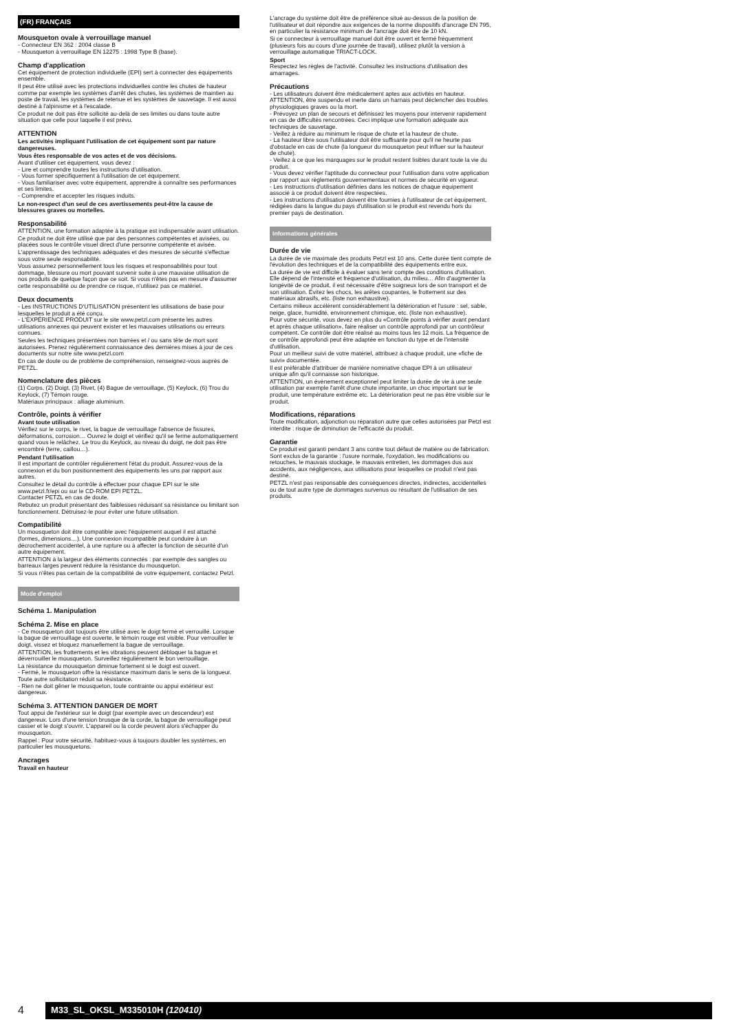(FR) FRANÇAIS
Mousqueton ovale à verrouillage manuel
- Connecteur EN 362 : 2004 classe B
- Mousqueton à verrouillage EN 12275 : 1998 Type B (base).
Champ d'application
Cet équipement de protection individuelle (EPI) sert à connecter des équipements ensemble.
Il peut être utilisé avec les protections individuelles contre les chutes de hauteur comme par exemple les systèmes d'arrêt des chutes, les systèmes de maintien au poste de travail, les systèmes de retenue et les systèmes de sauvetage. Il est aussi destiné à l'alpinisme et à l'escalade.
Ce produit ne doit pas être sollicité au-delà de ses limites ou dans toute autre situation que celle pour laquelle il est prévu.
ATTENTION
Les activités impliquant l'utilisation de cet équipement sont par nature dangereuses.
Vous êtes responsable de vos actes et de vos décisions.
Avant d'utiliser cet équipement, vous devez :
- Lire et comprendre toutes les instructions d'utilisation.
- Vous former spécifiquement à l'utilisation de cet équipement.
- Vous familiariser avec votre équipement, apprendre à connaître ses performances et ses limites.
- Comprendre et accepter les risques induits.
Le non-respect d'un seul de ces avertissements peut-être la cause de blessures graves ou mortelles.
Responsabilité
ATTENTION, une formation adaptée à la pratique est indispensable avant utilisation.
Ce produit ne doit être utilisé que par des personnes compétentes et avisées, ou placées sous le contrôle visuel direct d'une personne compétente et avisée.
L'apprentissage des techniques adéquates et des mesures de sécurité s'effectue sous votre seule responsabilité.
Vous assumez personnellement tous les risques et responsabilités pour tout dommage, blessure ou mort pouvant survenir suite à une mauvaise utilisation de nos produits de quelque façon que ce soit. Si vous n'êtes pas en mesure d'assumer cette responsabilité ou de prendre ce risque, n'utilisez pas ce matériel.
Deux documents
- Les INSTRUCTIONS D'UTILISATION présentent les utilisations de base pour lesquelles le produit a été conçu.
- L'EXPÉRIENCE PRODUIT sur le site www.petzl.com présente les autres utilisations annexes qui peuvent exister et les mauvaises utilisations ou erreurs connues.
Seules les techniques présentées non barrées et / ou sans tête de mort sont autorisées. Prenez régulièrement connaissance des dernières mises à jour de ces documents sur notre site www.petzl.com
En cas de doute ou de problème de compréhension, renseignez-vous auprès de PETZL.
Nomenclature des pièces
(1) Corps, (2) Doigt, (3) Rivet, (4) Bague de verrouillage, (5) Keylock, (6) Trou du Keylock, (7) Témoin rouge.
Matériaux principaux : alliage aluminium.
Contrôle, points à vérifier
Avant toute utilisation
Vérifiez sur le corps, le rivet, la bague de verrouillage l'absence de fissures, déformations, corrosion… Ouvrez le doigt et vérifiez qu'il se ferme automatiquement quand vous le relâchez. Le trou du Keylock, au niveau du doigt, ne doit pas être encombré (terre, caillou…).
Pendant l'utilisation
Il est important de contrôler régulièrement l'état du produit. Assurez-vous de la connexion et du bon positionnement des équipements les uns par rapport aux autres.
Consultez le détail du contrôle à effectuer pour chaque EPI sur le site www.petzl.fr/epi ou sur le CD-ROM EPI PETZL.
Contacter PETZL en cas de doute.
Rebutez un produit présentant des faiblesses réduisant sa résistance ou limitant son fonctionnement. Détruisez-le pour éviter une future utilisation.
Compatibilité
Un mousqueton doit être compatible avec l'équipement auquel il est attaché (formes, dimensions…). Une connexion incompatible peut conduire à un décrochement accidentel, à une rupture ou à affecter la fonction de sécurité d'un autre équipement.
ATTENTION à la largeur des éléments connectés : par exemple des sangles ou barreaux larges peuvent réduire la résistance du mousqueton.
Si vous n'êtes pas certain de la compatibilité de votre équipement, contactez Petzl.
Mode d'emploi
Schéma 1. Manipulation
Schéma 2. Mise en place
- Ce mousqueton doit toujours être utilisé avec le doigt fermé et verrouillé. Lorsque la bague de verrouillage est ouverte, le témoin rouge est visible. Pour verrouiller le doigt, vissez et bloquez manuellement la bague de verrouillage.
ATTENTION, les frottements et les vibrations peuvent débloquer la bague et déverrouiller le mousqueton. Surveillez régulièrement le bon verrouillage.
La résistance du mousqueton diminue fortement si le doigt est ouvert.
- Fermé, le mousqueton offre la résistance maximum dans le sens de la longueur. Toute autre sollicitation réduit sa résistance.
- Rien ne doit gêner le mousqueton, toute contrainte ou appui extérieur est dangereux.
Schéma 3. ATTENTION DANGER DE MORT
Tout appui de l'extérieur sur le doigt (par exemple avec un descendeur) est dangereux. Lors d'une tension brusque de la corde, la bague de verrouillage peut casser et le doigt s'ouvrir. L'appareil ou la corde peuvent alors s'échapper du mousqueton.
Rappel : Pour votre sécurité, habituez-vous à toujours doubler les systèmes, en particulier les mousquetons.
Ancrages
Travail en hauteur
L'ancrage du système doit être de préférence situé au-dessus de la position de l'utilisateur et doit répondre aux exigences de la norme dispositifs d'ancrage EN 795, en particulier la résistance minimum de l'ancrage doit être de 10 kN.
Si ce connecteur à verrouillage manuel doit être ouvert et fermé fréquemment (plusieurs fois au cours d'une journée de travail), utilisez plutôt la version à verrouillage automatique TRIACT-LOCK.
Sport
Respectez les règles de l'activité. Consultez les instructions d'utilisation des amarrages.
Précautions
- Les utilisateurs doivent être médicalement aptes aux activités en hauteur. ATTENTION, être suspendu et inerte dans un harnais peut déclencher des troubles physiologiques graves ou la mort.
- Prévoyez un plan de secours et définissez les moyens pour intervenir rapidement en cas de difficultés rencontrées. Ceci implique une formation adéquate aux techniques de sauvetage.
- Veillez à réduire au minimum le risque de chute et la hauteur de chute.
- La hauteur libre sous l'utilisateur doit être suffisante pour qu'il ne heurte pas d'obstacle en cas de chute (la longueur du mousqueton peut influer sur la hauteur de chute).
- Veillez à ce que les marquages sur le produit restent lisibles durant toute la vie du produit.
- Vous devez vérifier l'aptitude du connecteur pour l'utilisation dans votre application par rapport aux règlements gouvernementaux et normes de sécurité en vigueur.
- Les instructions d'utilisation définies dans les notices de chaque équipement associé à ce produit doivent être respectées.
- Les instructions d'utilisation doivent être fournies à l'utilisateur de cet équipement, rédigées dans la langue du pays d'utilisation si le produit est revendu hors du premier pays de destination.
Informations générales
Durée de vie
La durée de vie maximale des produits Petzl est 10 ans. Cette durée tient compte de l'évolution des techniques et de la compatibilité des équipements entre eux.
La durée de vie est difficile à évaluer sans tenir compte des conditions d'utilisation. Elle dépend de l'intensité et fréquence d'utilisation, du milieu… Afin d'augmenter la longévité de ce produit, il est nécessaire d'être soigneux lors de son transport et de son utilisation. Évitez les chocs, les arêtes coupantes, le frottement sur des matériaux abrasifs, etc. (liste non exhaustive).
Certains milieux accélèrent considérablement la détérioration et l'usure : sel, sable, neige, glace, humidité, environnement chimique, etc. (liste non exhaustive).
Pour votre sécurité, vous devez en plus du «Contrôle points à vérifier avant pendant et après chaque utilisation», faire réaliser un contrôle approfondi par un contrôleur compétent. Ce contrôle doit être réalisé au moins tous les 12 mois. La fréquence de ce contrôle approfondi peut être adaptée en fonction du type et de l'intensité d'utilisation.
Pour un meilleur suivi de votre matériel, attribuez à chaque produit, une «fiche de suivi» documentée.
Il est préférable d'attribuer de manière nominative chaque EPI à un utilisateur unique afin qu'il connaisse son historique.
ATTENTION, un évènement exceptionnel peut limiter la durée de vie à une seule utilisation par exemple l'arrêt d'une chute importante, un choc important sur le produit, une température extrême etc. La détérioration peut ne pas être visible sur le produit.
Modifications, réparations
Toute modification, adjonction ou réparation autre que celles autorisées par Petzl est interdite : risque de diminution de l'efficacité du produit.
Garantie
Ce produit est garanti pendant 3 ans contre tout défaut de matière ou de fabrication. Sont exclus de la garantie : l'usure normale, l'oxydation, les modifications ou retouches, le mauvais stockage, le mauvais entretien, les dommages dus aux accidents, aux négligences, aux utilisations pour lesquelles ce produit n'est pas destiné.
PETZL n'est pas responsable des conséquences directes, indirectes, accidentelles ou de tout autre type de dommages survenus ou résultant de l'utilisation de ses produits.
4 M33_SL_OKSL_M335010H (120410)